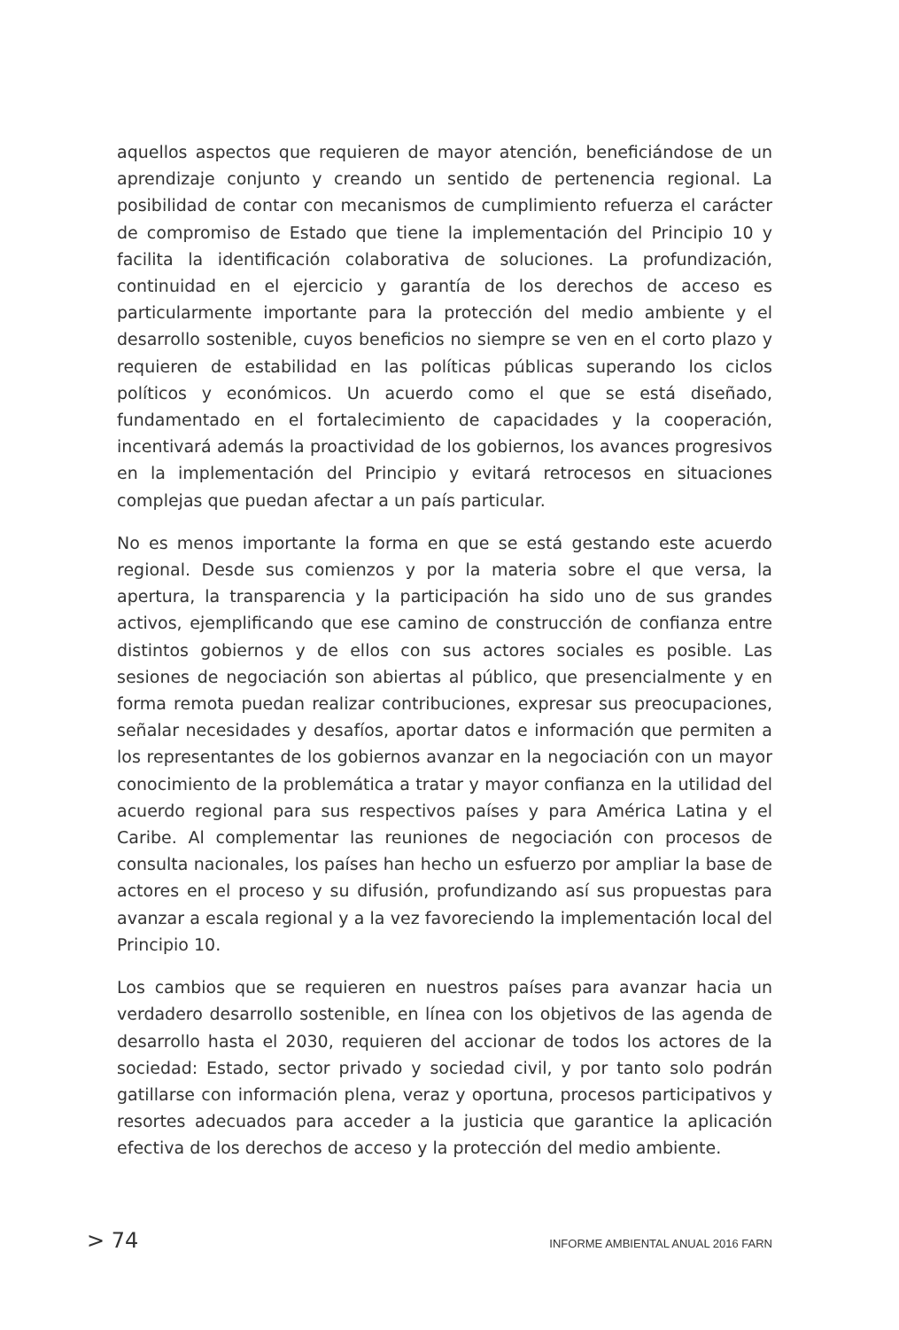aquellos aspectos que requieren de mayor atención, beneficiándose de un aprendizaje conjunto y creando un sentido de pertenencia regional. La posibilidad de contar con mecanismos de cumplimiento refuerza el carácter de compromiso de Estado que tiene la implementación del Principio 10 y facilita la identificación colaborativa de soluciones. La profundización, continuidad en el ejercicio y garantía de los derechos de acceso es particularmente importante para la protección del medio ambiente y el desarrollo sostenible, cuyos beneficios no siempre se ven en el corto plazo y requieren de estabilidad en las políticas públicas superando los ciclos políticos y económicos. Un acuerdo como el que se está diseñado, fundamentado en el fortalecimiento de capacidades y la cooperación, incentivará además la proactividad de los gobiernos, los avances progresivos en la implementación del Principio y evitará retrocesos en situaciones complejas que puedan afectar a un país particular.
No es menos importante la forma en que se está gestando este acuerdo regional. Desde sus comienzos y por la materia sobre el que versa, la apertura, la transparencia y la participación ha sido uno de sus grandes activos, ejemplificando que ese camino de construcción de confianza entre distintos gobiernos y de ellos con sus actores sociales es posible. Las sesiones de negociación son abiertas al público, que presencialmente y en forma remota puedan realizar contribuciones, expresar sus preocupaciones, señalar necesidades y desafíos, aportar datos e información que permiten a los representantes de los gobiernos avanzar en la negociación con un mayor conocimiento de la problemática a tratar y mayor confianza en la utilidad del acuerdo regional para sus respectivos países y para América Latina y el Caribe. Al complementar las reuniones de negociación con procesos de consulta nacionales, los países han hecho un esfuerzo por ampliar la base de actores en el proceso y su difusión, profundizando así sus propuestas para avanzar a escala regional y a la vez favoreciendo la implementación local del Principio 10.
Los cambios que se requieren en nuestros países para avanzar hacia un verdadero desarrollo sostenible, en línea con los objetivos de las agenda de desarrollo hasta el 2030, requieren del accionar de todos los actores de la sociedad: Estado, sector privado y sociedad civil, y por tanto solo podrán gatillarse con información plena, veraz y oportuna, procesos participativos y resortes adecuados para acceder a la justicia que garantice la aplicación efectiva de los derechos de acceso y la protección del medio ambiente.
> 74 INFORME AMBIENTAL ANUAL 2016 FARN